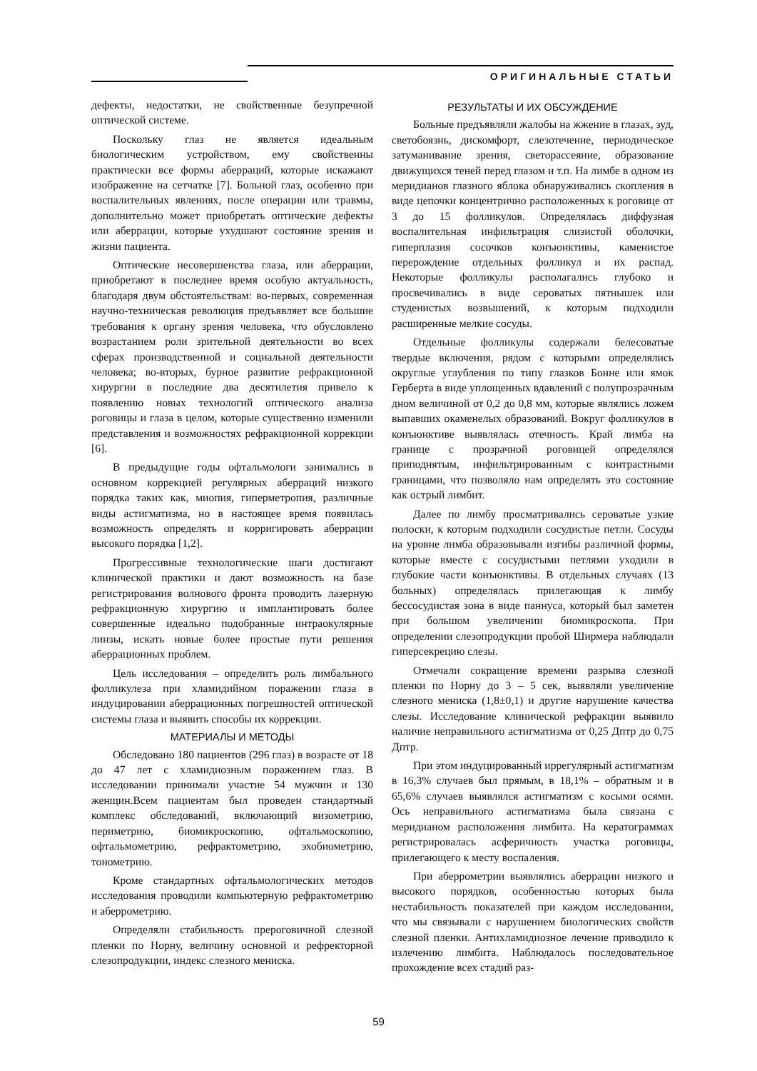ОРИГИНАЛЬНЫЕ СТАТЬИ
дефекты, недостатки, не свойственные безупречной оптической системе.
Поскольку глаз не является идеальным биологическим устройством, ему свойственны практически все формы аберраций, которые искажают изображение на сетчатке [7]. Больной глаз, особенно при воспалительных явлениях, после операции или травмы, дополнительно может приобретать оптические дефекты или аберрации, которые ухудшают состояние зрения и жизни пациента.
Оптические несовершенства глаза, или аберрации, приобретают в последнее время особую актуальность, благодаря двум обстоятельствам: во-первых, современная научно-техническая революция предъявляет все большие требования к органу зрения человека, что обусловлено возрастанием роли зрительной деятельности во всех сферах производственной и социальной деятельности человека; во-вторых, бурное развитие рефракционной хирургии в последние два десятилетия привело к появлению новых технологий оптического анализа роговицы и глаза в целом, которые существенно изменили представления и возможностях рефракционной коррекции [6].
В предыдущие годы офтальмологи занимались в основном коррекцией регулярных аберраций низкого порядка таких как, миопия, гиперметропия, различные виды астигматизма, но в настоящее время появилась возможность определять и корригировать аберрации высокого порядка [1,2].
Прогрессивные технологические шаги достигают клинической практики и дают возможность на базе регистрирования волнового фронта проводить лазерную рефракционную хирургию и имплантировать более совершенные идеально подобранные интраокулярные линзы, искать новые более простые пути решения аберрационных проблем.
Цель исследования – определить роль лимбального фолликулеза при хламидийном поражении глаза в индуцировании аберрационных погрешностей оптической системы глаза и выявить способы их коррекции.
МАТЕРИАЛЫ И МЕТОДЫ
Обследовано 180 пациентов (296 глаз) в возрасте от 18 до 47 лет с хламидиозным поражением глаз. В исследовании принимали участие 54 мужчин и 130 женщин.Всем пациентам был проведен стандартный комплекс обследований, включающий визометрию, периметрию, биомикроскопию, офтальмоскопию, офтальмометрию, рефрактометрию, эхобиометрию, тонометрию.
Кроме стандартных офтальмологических методов исследования проводили компьютерную рефрактометрию и аберрометрию.
Определяли стабильность прероговичной слезной пленки по Норну, величину основной и рефректорной слезопродукции, индекс слезного мениска.
РЕЗУЛЬТАТЫ И ИХ ОБСУЖДЕНИЕ
Больные предъявляли жалобы на жжение в глазах, зуд, светобоязнь, дискомфорт, слезотечение, периодическое затуманивание зрения, светорассеяние, образование движущихся теней перед глазом и т.п. На лимбе в одном из меридианов глазного яблока обнаруживались скопления в виде цепочки концентрично расположенных к роговице от 3 до 15 фолликулов. Определялась диффузная воспалительная инфильтрация слизистой оболочки, гиперплазия сосочков конъюнктивы, каменистое перерождение отдельных фолликул и их распад. Некоторые фолликулы располагались глубоко и просвечивались в виде сероватых пятнышек или студенистых возвышений, к которым подходили расширенные мелкие сосуды.
Отдельные фолликулы содержали белесоватые твердые включения, рядом с которыми определялись округлые углубления по типу глазков Бонне или ямок Герберта в виде уплощенных вдавлений с полупрозрачным дном величиной от 0,2 до 0,8 мм, которые являлись ложем выпавших окаменелых образований. Вокруг фолликулов в конъюнктиве выявлялась отечность. Край лимба на границе с прозрачной роговицей определялся приподнятым, инфильтрированным с контрастными границами, что позволяло нам определять это состояние как острый лимбит.
Далее по лимбу просматривались сероватые узкие полоски, к которым подходили сосудистые петли. Сосуды на уровне лимба образовывали изгибы различной формы, которые вместе с сосудистыми петлями уходили в глубокие части конъюнктивы. В отдельных случаях (13 больных) определялась прилегающая к лимбу бессосудистая зона в виде паннуса, который был заметен при большом увеличении биомикроскопа. При определении слезопродукции пробой Ширмера наблюдали гиперсекрецию слезы.
Отмечали сокращение времени разрыва слезной пленки по Норну до 3 – 5 сек, выявляли увеличение слезного мениска (1,8±0,1) и другие нарушение качества слезы. Исследование клинической рефракции выявило наличие неправильного астигматизма от 0,25 Дптр до 0,75 Дптр.
При этом индуцированный иррегулярный астигматизм в 16,3% случаев был прямым, в 18,1% – обратным и в 65,6% случаев выявлялся астигматизм с косыми осями. Ось неправильного астигматизма была связана с меридианом расположения лимбита. На кератограммах регистрировалась асферичность участка роговицы, прилегающего к месту воспаления.
При аберрометрии выявлялись аберрации низкого и высокого порядков, особенностью которых была нестабильность показателей при каждом исследовании, что мы связывали с нарушением биологических свойств слезной пленки. Антихламидиозное лечение приводило к излечению лимбита. Наблюдалось последовательное прохождение всех стадий раз-
59